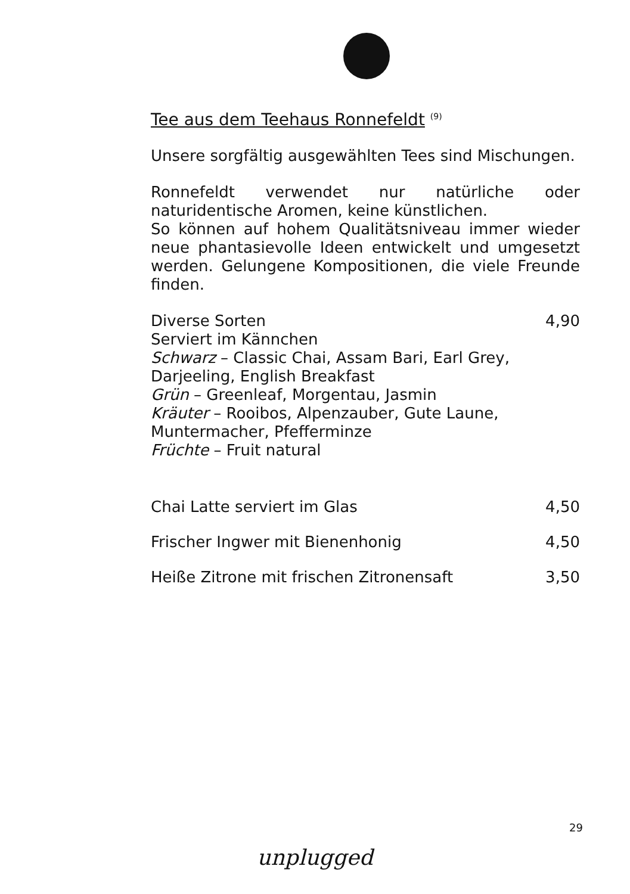Tee aus dem Teehaus Ronnefeldt <sup>(9)</sup>
Unsere sorgfältig ausgewählten Tees sind Mischungen.
Ronnefeldt verwendet nur natürliche oder naturidentische Aromen, keine künstlichen.
So können auf hohem Qualitätsniveau immer wieder neue phantasievolle Ideen entwickelt und umgesetzt werden. Gelungene Kompositionen, die viele Freunde finden.
Diverse Sorten 4,90
Serviert im Kännchen
Schwarz – Classic Chai, Assam Bari, Earl Grey,
Darjeeling, English Breakfast
Grün – Greenleaf, Morgentau, Jasmin
Kräuter – Rooibos, Alpenzauber, Gute Laune,
Muntermacher, Pfefferminze
Früchte – Fruit natural
Chai Latte serviert im Glas 4,50
Frischer Ingwer mit Bienenhonig 4,50
Heiße Zitrone mit frischen Zitronensaft 3,50
29
unplugged